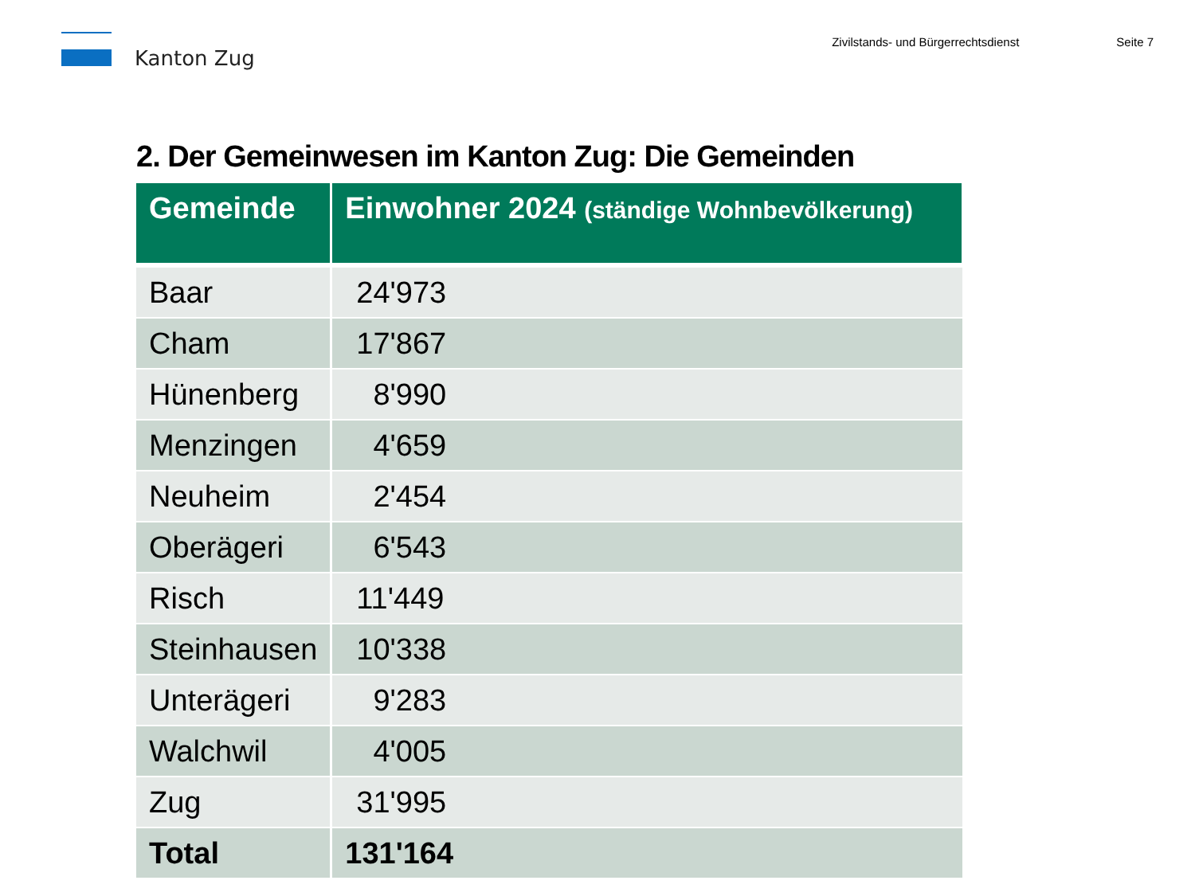Kanton Zug
Zivilstands- und Bürgerrechtsdienst
Seite 7
2. Der Gemeinwesen im Kanton Zug: Die Gemeinden
| Gemeinde | Einwohner 2024 (ständige Wohnbevölkerung) |
| --- | --- |
| Baar | 24'973 |
| Cham | 17'867 |
| Hünenberg | 8'990 |
| Menzingen | 4'659 |
| Neuheim | 2'454 |
| Oberägeri | 6'543 |
| Risch | 11'449 |
| Steinhausen | 10'338 |
| Unterägeri | 9'283 |
| Walchwil | 4'005 |
| Zug | 31'995 |
| Total | 131'164 |